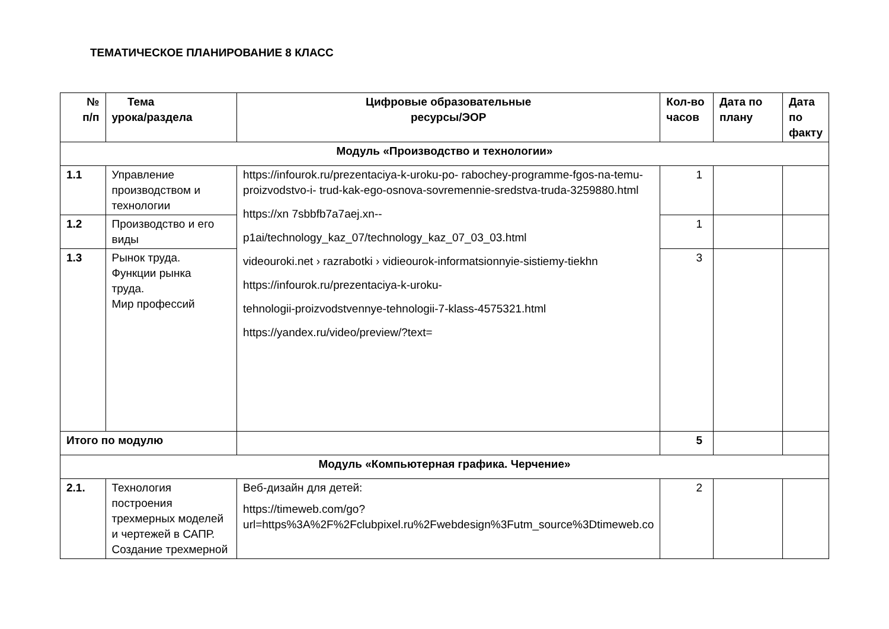ТЕМАТИЧЕСКОЕ ПЛАНИРОВАНИЕ 8 КЛАСС
| № п/п | Тема урока/раздела | Цифровые образовательные ресурсы/ЭОР | Кол-во часов | Дата по плану | Дата по факту |
| --- | --- | --- | --- | --- | --- |
| Модуль «Производство и технологии» | | | | | |
| 1.1 | Управление производством и технологии | https://infourok.ru/prezentaciya-k-uroku-po- rabochey-programme-fgos-na-temu-proizvodstvo-i- trud-kak-ego-osnova-sovremennie-sredstva-truda-3259880.html https://xn 7sbbfb7a7aej.xn-- p1ai/technology_kaz_07/technology_kaz_07_03_03.html videouroki.net › razrabotki › vidieourok-informatsionnyie-sistiemy-tiekhn https://infourok.ru/prezentaciya-k-uroku- tehnologii-proizvodstvennye-tehnologii-7-klass-4575321.html https://yandex.ru/video/preview/?text= | 1 | | |
| 1.2 | Производство и его виды | | 1 | | |
| 1.3 | Рынок труда. Функции рынка труда. Мир профессий | | 3 | | |
| Итого по модулю | | | 5 | | |
| Модуль «Компьютерная графика. Черчение» | | | | | |
| 2.1. | Технология построения трехмерных моделей и чертежей в САПР. Создание трехмерной | Веб-дизайн для детей: https://timeweb.com/go?url=https%3A%2F%2Fclubpixel.ru%2Fwebdesign%3Futm_source%3Dtimeweb.co | 2 | | |